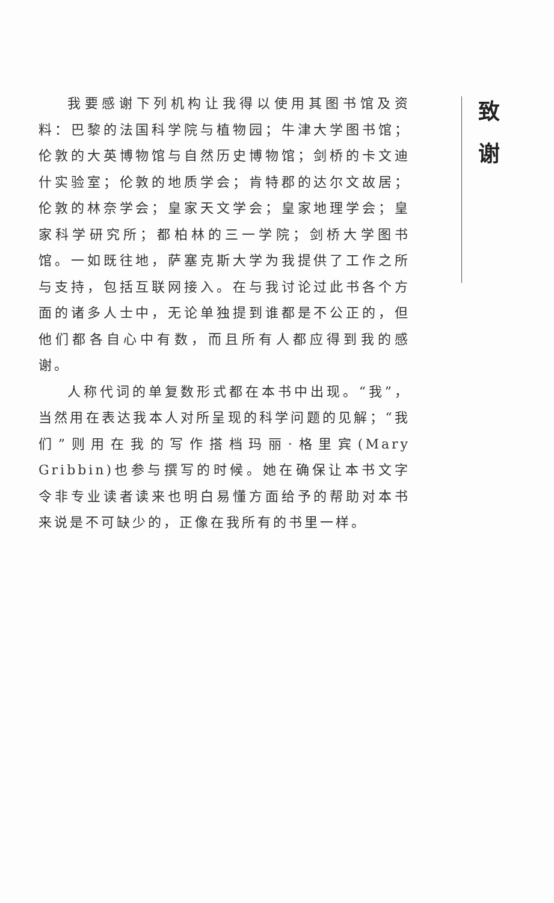我要感谢下列机构让我得以使用其图书馆及资料：巴黎的法国科学院与植物园；牛津大学图书馆；伦敦的大英博物馆与自然历史博物馆；剑桥的卡文迪什实验室；伦敦的地质学会；肯特郡的达尔文故居；伦敦的林奈学会；皇家天文学会；皇家地理学会；皇家科学研究所；都柏林的三一学院；剑桥大学图书馆。一如既往地，萨塞克斯大学为我提供了工作之所与支持，包括互联网接入。在与我讨论过此书各个方面的诸多人士中，无论单独提到谁都是不公正的，但他们都各自心中有数，而且所有人都应得到我的感谢。
人称代词的单复数形式都在本书中出现。“我”，当然用在表达我本人对所呈现的科学问题的见解；“我们”则用在我的写作搭档玛丽·格里宾(Mary Gribbin)也参与撰写的时候。她在确保让本书文字令非专业读者读来也明白易懂方面给予的帮助对本书来说是不可缺少的，正像在我所有的书里一样。
致 谢